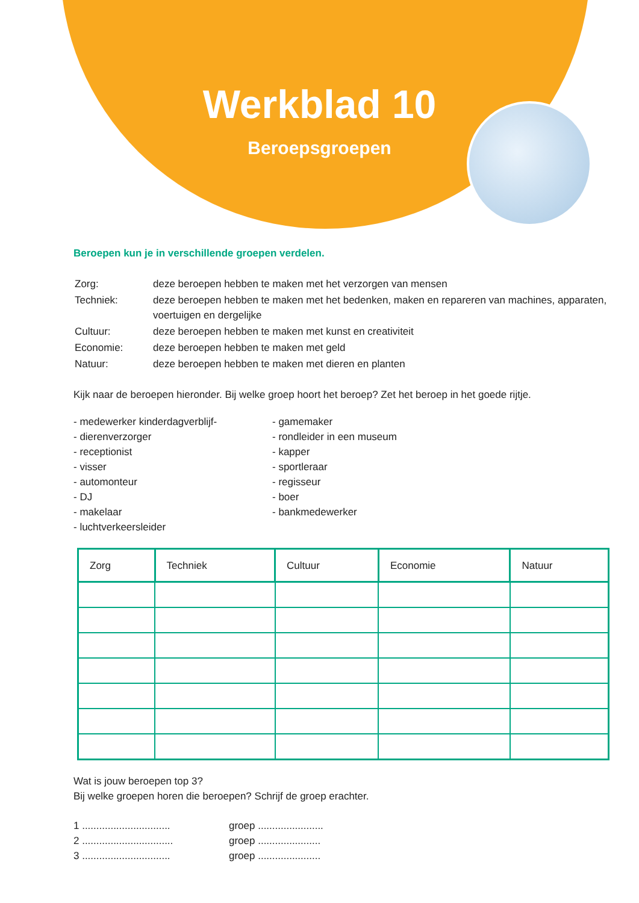Werkblad 10
Beroepsgroepen
Beroepen kun je in verschillende groepen verdelen.
| Zorg: | deze beroepen hebben te maken met het verzorgen van mensen |
| Techniek: | deze beroepen hebben te maken met het bedenken, maken en repareren van machines, apparaten, voertuigen en dergelijke |
| Cultuur: | deze beroepen hebben te maken met kunst en creativiteit |
| Economie: | deze beroepen hebben te maken met geld |
| Natuur: | deze beroepen hebben te maken met dieren en planten |
Kijk naar de beroepen hieronder. Bij welke groep hoort het beroep? Zet het beroep in het goede rijtje.
- medewerker kinderdagverblijf-
- dierenverzorger
- receptionist
- visser
- automonteur
- DJ
- makelaar
- luchtverkeersleider
- gamemaker
- rondleider in een museum
- kapper
- sportleraar
- regisseur
- boer
- bankmedewerker
| Zorg | Techniek | Cultuur | Economie | Natuur |
| --- | --- | --- | --- | --- |
Wat is jouw beroepen top 3?
Bij welke groepen horen die beroepen? Schrijf de groep erachter.
1 ...............................
2 ................................
3 ...............................
groep .......................
groep ......................
groep ......................